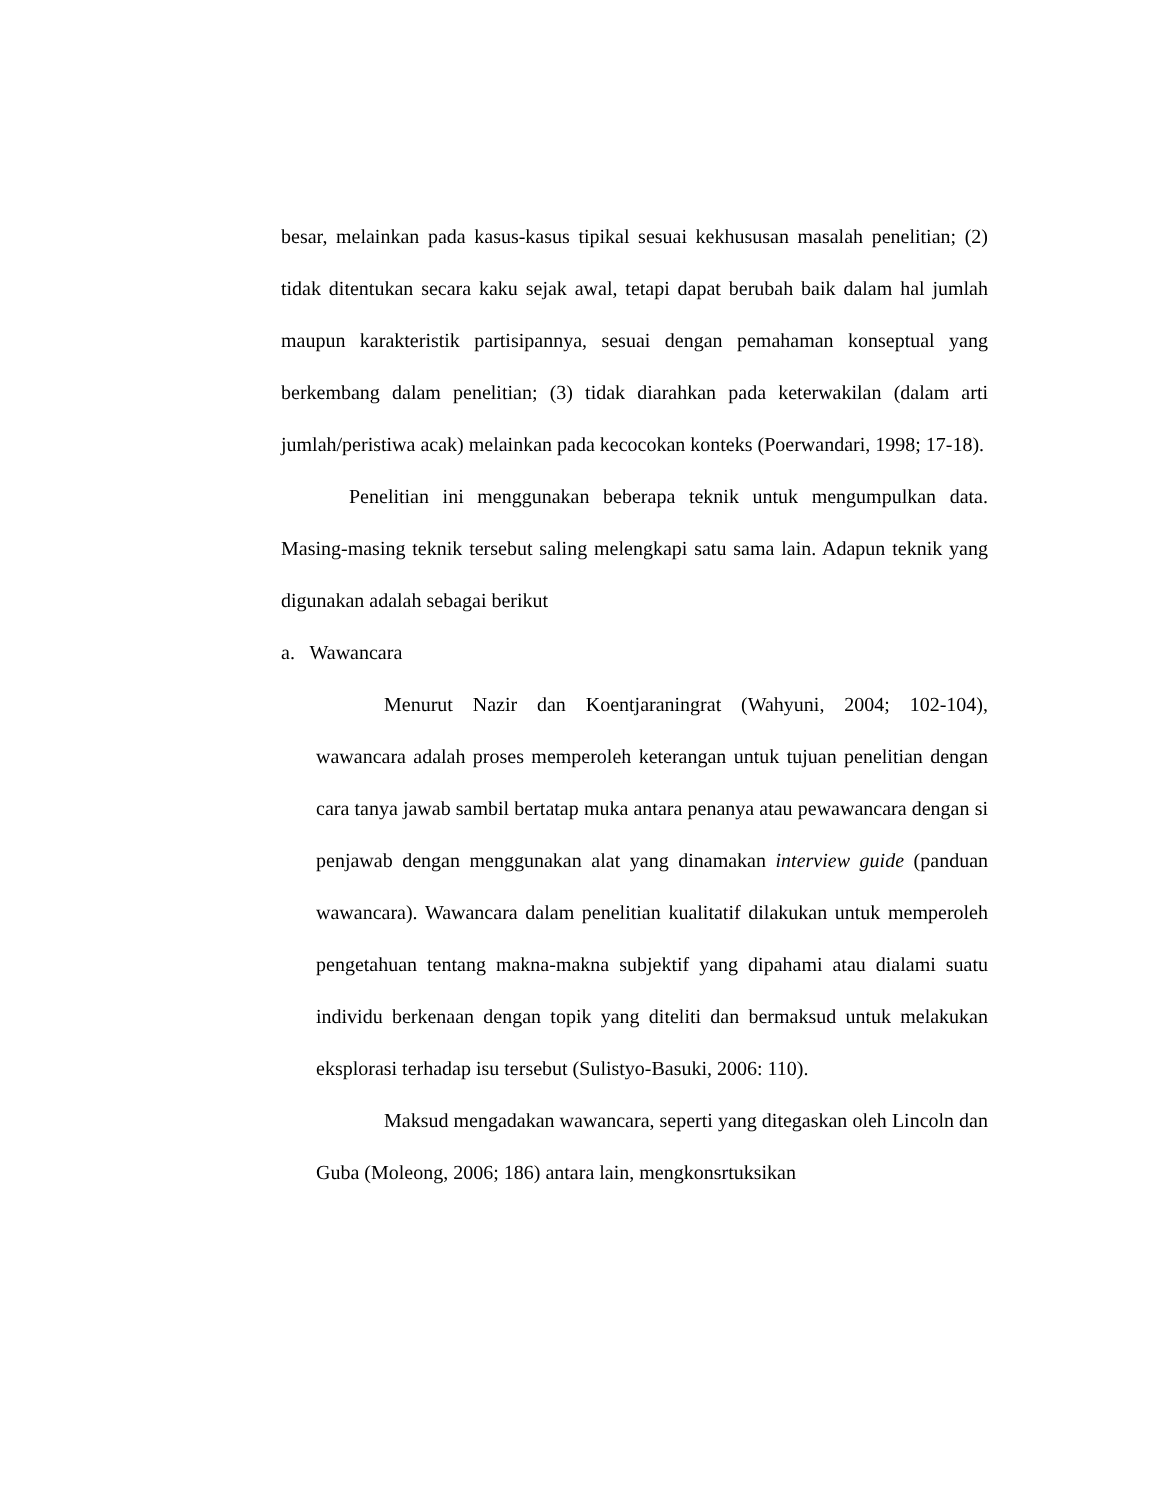besar, melainkan pada kasus-kasus tipikal sesuai kekhususan masalah penelitian; (2) tidak ditentukan secara kaku sejak awal, tetapi dapat berubah baik dalam hal jumlah maupun karakteristik partisipannya, sesuai dengan pemahaman konseptual yang berkembang dalam penelitian; (3) tidak diarahkan pada keterwakilan (dalam arti jumlah/peristiwa acak) melainkan pada kecocokan konteks (Poerwandari, 1998; 17-18).
Penelitian ini menggunakan beberapa teknik untuk mengumpulkan data. Masing-masing teknik tersebut saling melengkapi satu sama lain. Adapun teknik yang digunakan adalah sebagai berikut
a. Wawancara
Menurut Nazir dan Koentjaraningrat (Wahyuni, 2004; 102-104), wawancara adalah proses memperoleh keterangan untuk tujuan penelitian dengan cara tanya jawab sambil bertatap muka antara penanya atau pewawancara dengan si penjawab dengan menggunakan alat yang dinamakan interview guide (panduan wawancara). Wawancara dalam penelitian kualitatif dilakukan untuk memperoleh pengetahuan tentang makna-makna subjektif yang dipahami atau dialami suatu individu berkenaan dengan topik yang diteliti dan bermaksud untuk melakukan eksplorasi terhadap isu tersebut (Sulistyo-Basuki, 2006: 110).
Maksud mengadakan wawancara, seperti yang ditegaskan oleh Lincoln dan Guba (Moleong, 2006; 186) antara lain, mengkonsrtuksikan